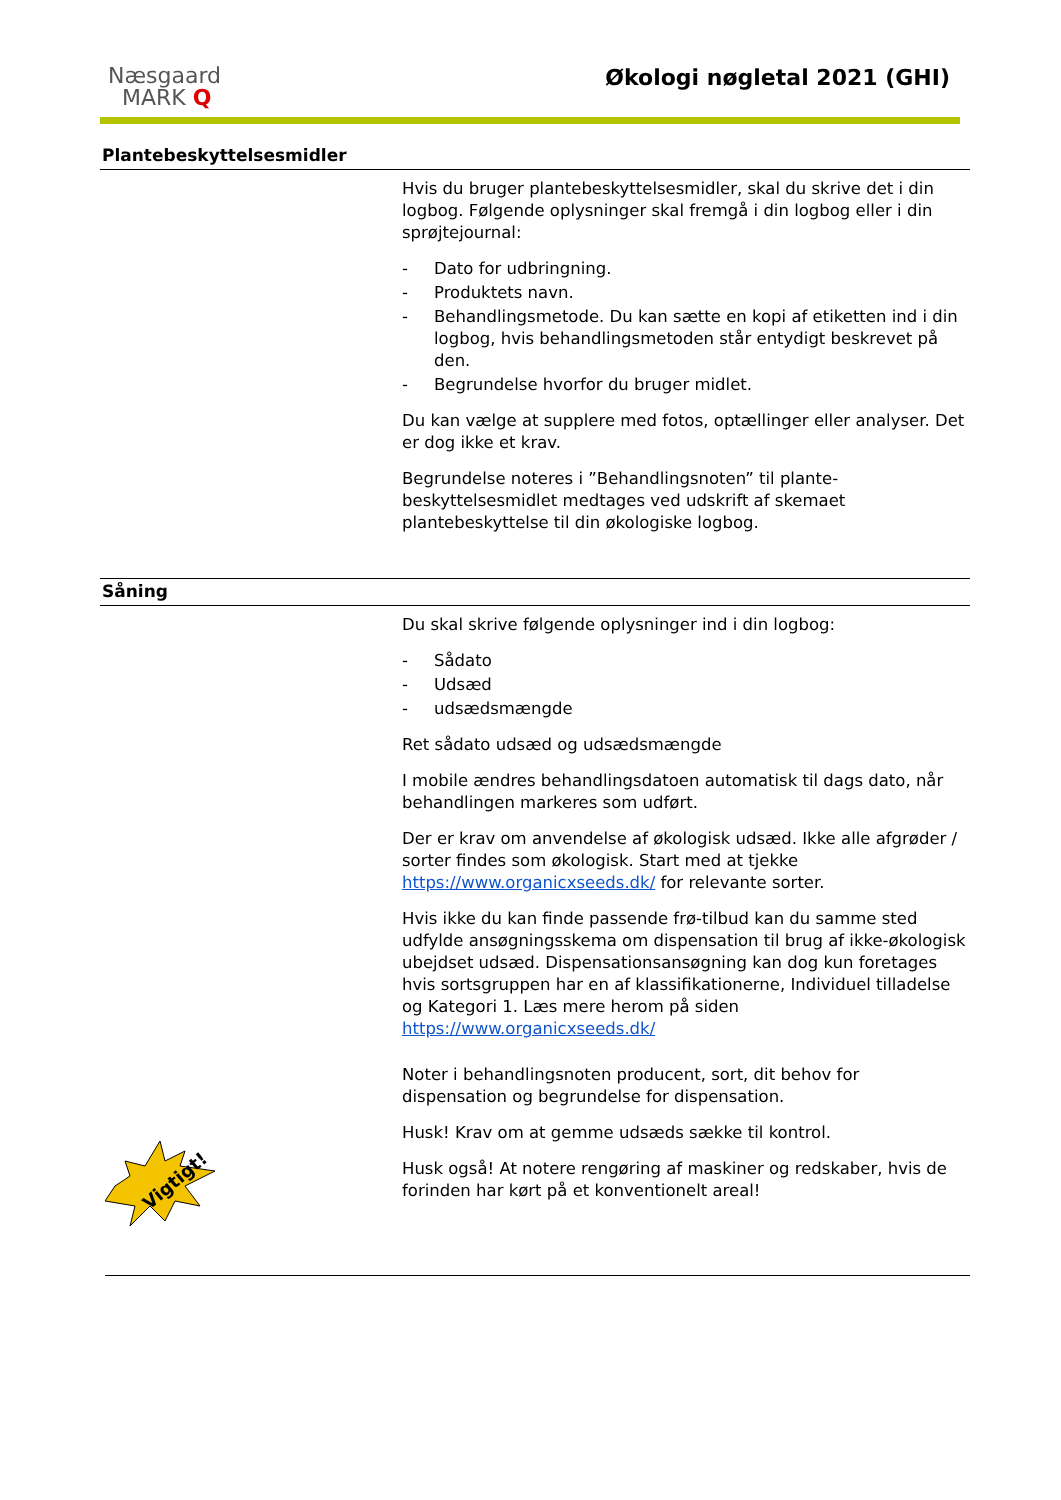Næsgaard
MARK Q
Økologi nøgletal 2021 (GHI)
Plantebeskyttelsesmidler
Hvis du bruger plantebeskyttelsesmidler, skal du skrive det i din logbog. Følgende oplysninger skal fremgå i din logbog eller i din sprøjtejournal:
- Dato for udbringning.
- Produktets navn.
- Behandlingsmetode. Du kan sætte en kopi af etiketten ind i din logbog, hvis behandlingsmetoden står entydigt beskrevet på den.
- Begrundelse hvorfor du bruger midlet.
Du kan vælge at supplere med fotos, optællinger eller analyser. Det er dog ikke et krav.
Begrundelse noteres i ”Behandlingsnoten” til plante-beskyttelsesmidlet medtages ved udskrift af skemaet plantebeskyttelse til din økologiske logbog.
Såning
Vigtigt!
Du skal skrive følgende oplysninger ind i din logbog:
- Sådato
- Udsæd
- udsædsmængde
Ret sådato udsæd og udsædsmængde
I mobile ændres behandlingsdatoen automatisk til dags dato, når behandlingen markeres som udført.
Der er krav om anvendelse af økologisk udsæd. Ikke alle afgrøder / sorter findes som økologisk. Start med at tjekke https://www.organicxseeds.dk/ for relevante sorter.
Hvis ikke du kan finde passende frø-tilbud kan du samme sted udfylde ansøgningsskema om dispensation til brug af ikke-økologisk ubejdset udsæd. Dispensationsansøgning kan dog kun foretages hvis sortsgruppen har en af klassifikationerne, Individuel tilladelse og Kategori 1. Læs mere herom på siden https://www.organicxseeds.dk/
Noter i behandlingsnoten producent, sort, dit behov for dispensation og begrundelse for dispensation.
Husk! Krav om at gemme udsæds sække til kontrol.
Husk også! At notere rengøring af maskiner og redskaber, hvis de forinden har kørt på et konventionelt areal!